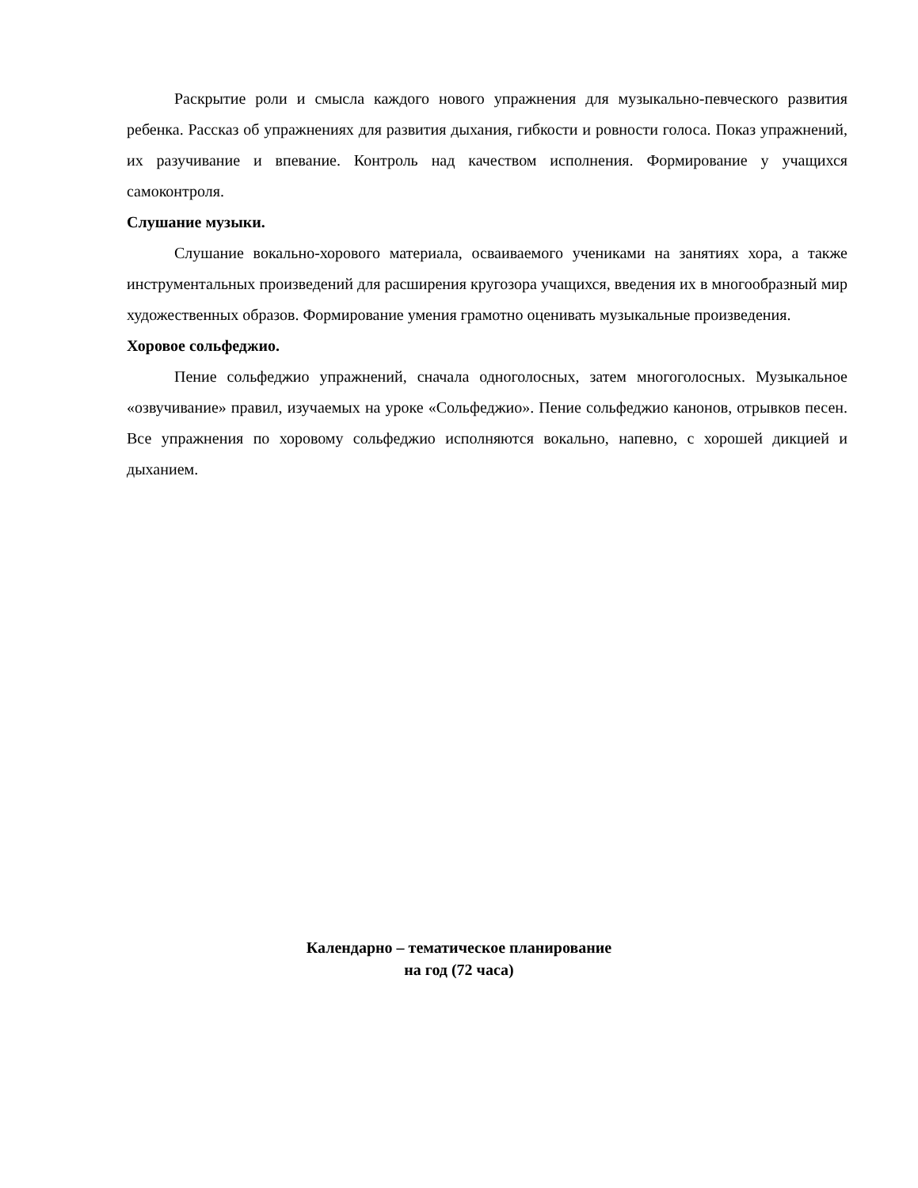Раскрытие роли и смысла каждого нового упражнения для музыкально-певческого развития ребенка. Рассказ об упражнениях для развития дыхания, гибкости и ровности голоса. Показ упражнений, их разучивание и впевание. Контроль над качеством исполнения. Формирование у учащихся самоконтроля.
Слушание музыки.
Слушание вокально-хорового материала, осваиваемого учениками на занятиях хора, а также инструментальных произведений для расширения кругозора учащихся, введения их в многообразный мир художественных образов. Формирование умения грамотно оценивать музыкальные произведения.
Хоровое сольфеджио.
Пение сольфеджио упражнений, сначала одноголосных, затем многоголосных. Музыкальное «озвучивание» правил, изучаемых на уроке «Сольфеджио». Пение сольфеджио канонов, отрывков песен. Все упражнения по хоровому сольфеджио исполняются вокально, напевно, с хорошей дикцией и дыханием.
Календарно – тематическое планирование
на год (72 часа)